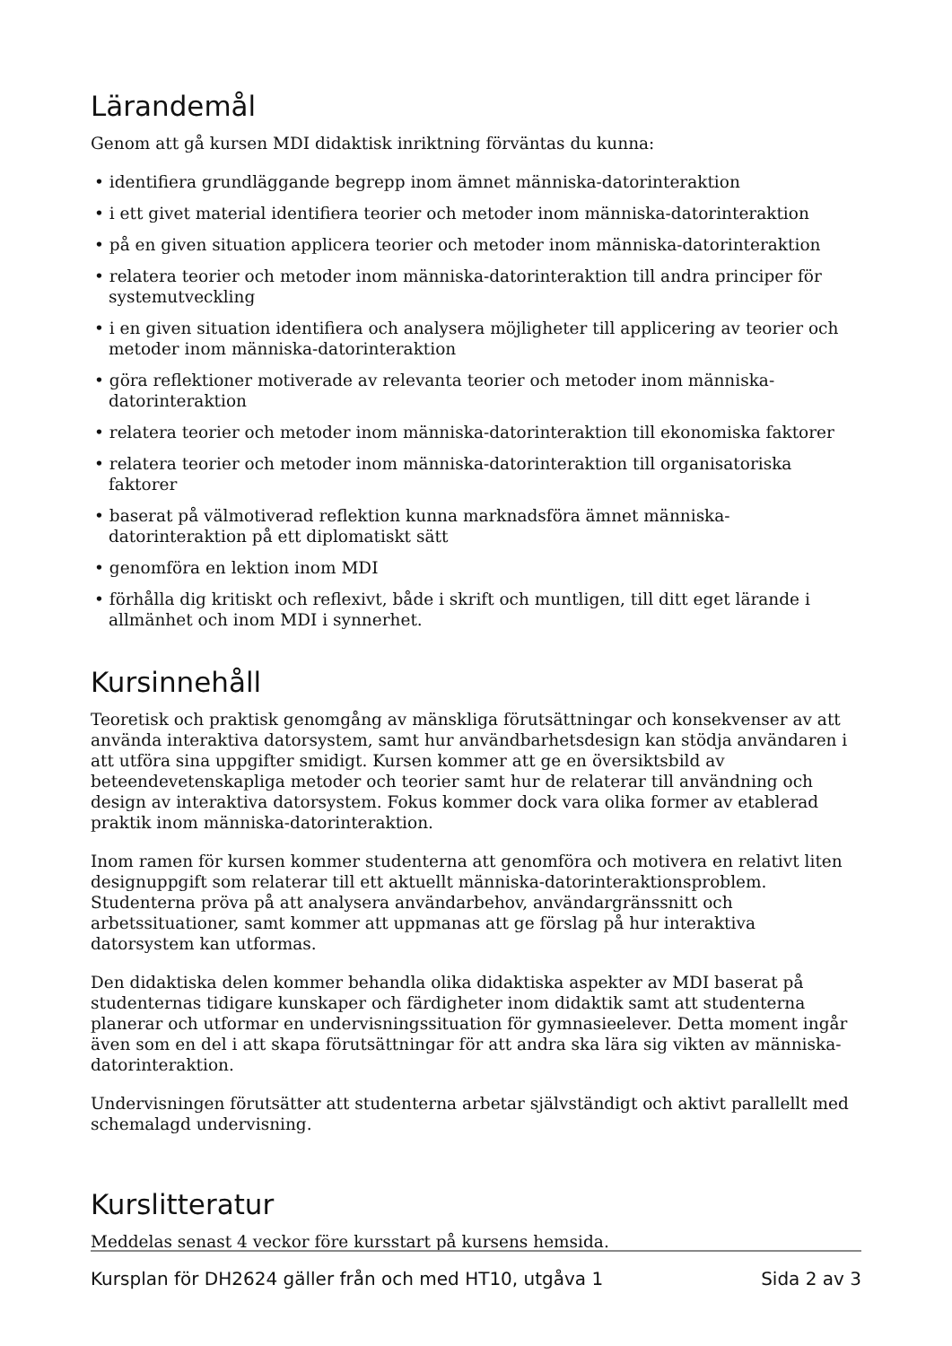Lärandemål
Genom att gå kursen MDI didaktisk inriktning förväntas du kunna:
• identifiera grundläggande begrepp inom ämnet människa-datorinteraktion
• i ett givet material identifiera teorier och metoder inom människa-datorinteraktion
• på en given situation applicera teorier och metoder inom människa-datorinteraktion
• relatera teorier och metoder inom människa-datorinteraktion till andra principer för systemutveckling
• i en given situation identifiera och analysera möjligheter till applicering av teorier och metoder inom människa-datorinteraktion
• göra reflektioner motiverade av relevanta teorier och metoder inom människa-datorinteraktion
• relatera teorier och metoder inom människa-datorinteraktion till ekonomiska faktorer
• relatera teorier och metoder inom människa-datorinteraktion till organisatoriska faktorer
• baserat på välmotiverad reflektion kunna marknadsföra ämnet människa- datorinteraktion på ett diplomatiskt sätt
• genomföra en lektion inom MDI
• förhålla dig kritiskt och reflexivt, både i skrift och muntligen, till ditt eget lärande i allmänhet och inom MDI i synnerhet.
Kursinnehåll
Teoretisk och praktisk genomgång av mänskliga förutsättningar och konsekvenser av att använda interaktiva datorsystem, samt hur användbarhetsdesign kan stödja användaren i att utföra sina uppgifter smidigt. Kursen kommer att ge en översiktsbild av beteendevetenskapliga metoder och teorier samt hur de relaterar till användning och design av interaktiva datorsystem. Fokus kommer dock vara olika former av etablerad praktik inom människa-datorinteraktion.
Inom ramen för kursen kommer studenterna att genomföra och motivera en relativt liten designuppgift som relaterar till ett aktuellt människa-datorinteraktionsproblem. Studenterna pröva på att analysera användarbehov, användargränssnitt och arbetssituationer, samt kommer att uppmanas att ge förslag på hur interaktiva datorsystem kan utformas.
Den didaktiska delen kommer behandla olika didaktiska aspekter av MDI baserat på studenternas tidigare kunskaper och färdigheter inom didaktik samt att studenterna planerar och utformar en undervisningssituation för gymnasieelever. Detta moment ingår även som en del i att skapa förutsättningar för att andra ska lära sig vikten av människa-datorinteraktion.
Undervisningen förutsätter att studenterna arbetar självständigt och aktivt parallellt med schemalagd undervisning.
Kurslitteratur
Meddelas senast 4 veckor före kursstart på kursens hemsida.
Kursplan för DH2624 gäller från och med HT10, utgåva 1 Sida 2 av 3